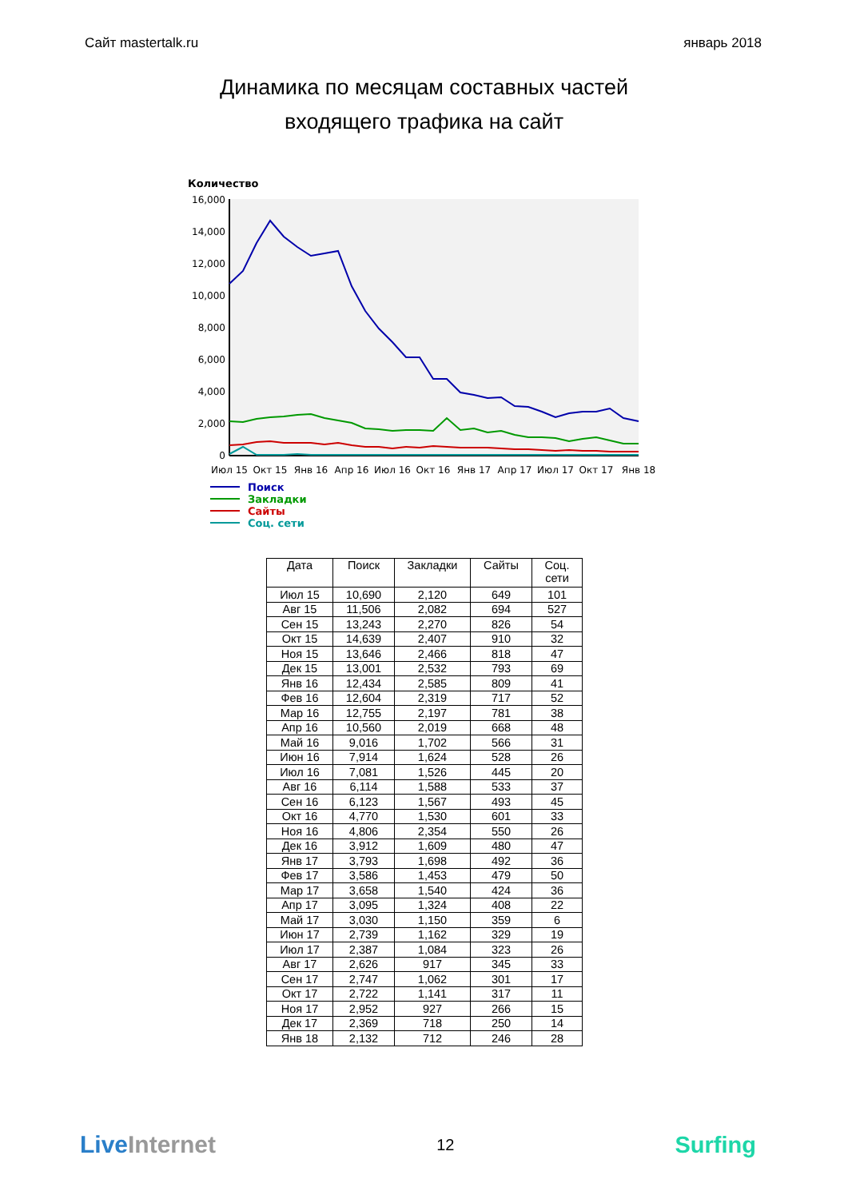Сайт mastertalk.ru январь 2018
Динамика по месяцам составных частей
входящего трафика на сайт
Количество
16,000
14,000
12,000
10,000
8,000
6,000
4,000
2,000
0
Июл 15
Окт 15
Янв 16
Апр 16
Июл 16
Окт 16
Янв 17
Апр 17
Июл 17
Окт 17
Янв 18
Поиск
Закладки
Сайты
Соц. сети
| Дата | Поиск | Закладки | Сайты | Соц. сети |
| --- | --- | --- | --- | --- |
| Июл 15 | 10,690 | 2,120 | 649 | 101 |
| Авг 15 | 11,506 | 2,082 | 694 | 527 |
| Сен 15 | 13,243 | 2,270 | 826 | 54 |
| Окт 15 | 14,639 | 2,407 | 910 | 32 |
| Ноя 15 | 13,646 | 2,466 | 818 | 47 |
| Дек 15 | 13,001 | 2,532 | 793 | 69 |
| Янв 16 | 12,434 | 2,585 | 809 | 41 |
| Фев 16 | 12,604 | 2,319 | 717 | 52 |
| Мар 16 | 12,755 | 2,197 | 781 | 38 |
| Апр 16 | 10,560 | 2,019 | 668 | 48 |
| Май 16 | 9,016 | 1,702 | 566 | 31 |
| Июн 16 | 7,914 | 1,624 | 528 | 26 |
| Июл 16 | 7,081 | 1,526 | 445 | 20 |
| Авг 16 | 6,114 | 1,588 | 533 | 37 |
| Сен 16 | 6,123 | 1,567 | 493 | 45 |
| Окт 16 | 4,770 | 1,530 | 601 | 33 |
| Ноя 16 | 4,806 | 2,354 | 550 | 26 |
| Дек 16 | 3,912 | 1,609 | 480 | 47 |
| Янв 17 | 3,793 | 1,698 | 492 | 36 |
| Фев 17 | 3,586 | 1,453 | 479 | 50 |
| Мар 17 | 3,658 | 1,540 | 424 | 36 |
| Апр 17 | 3,095 | 1,324 | 408 | 22 |
| Май 17 | 3,030 | 1,150 | 359 | 6 |
| Июн 17 | 2,739 | 1,162 | 329 | 19 |
| Июл 17 | 2,387 | 1,084 | 323 | 26 |
| Авг 17 | 2,626 | 917 | 345 | 33 |
| Сен 17 | 2,747 | 1,062 | 301 | 17 |
| Окт 17 | 2,722 | 1,141 | 317 | 11 |
| Ноя 17 | 2,952 | 927 | 266 | 15 |
| Дек 17 | 2,369 | 718 | 250 | 14 |
| Янв 18 | 2,132 | 712 | 246 | 28 |
Live Internet 12 Surfing